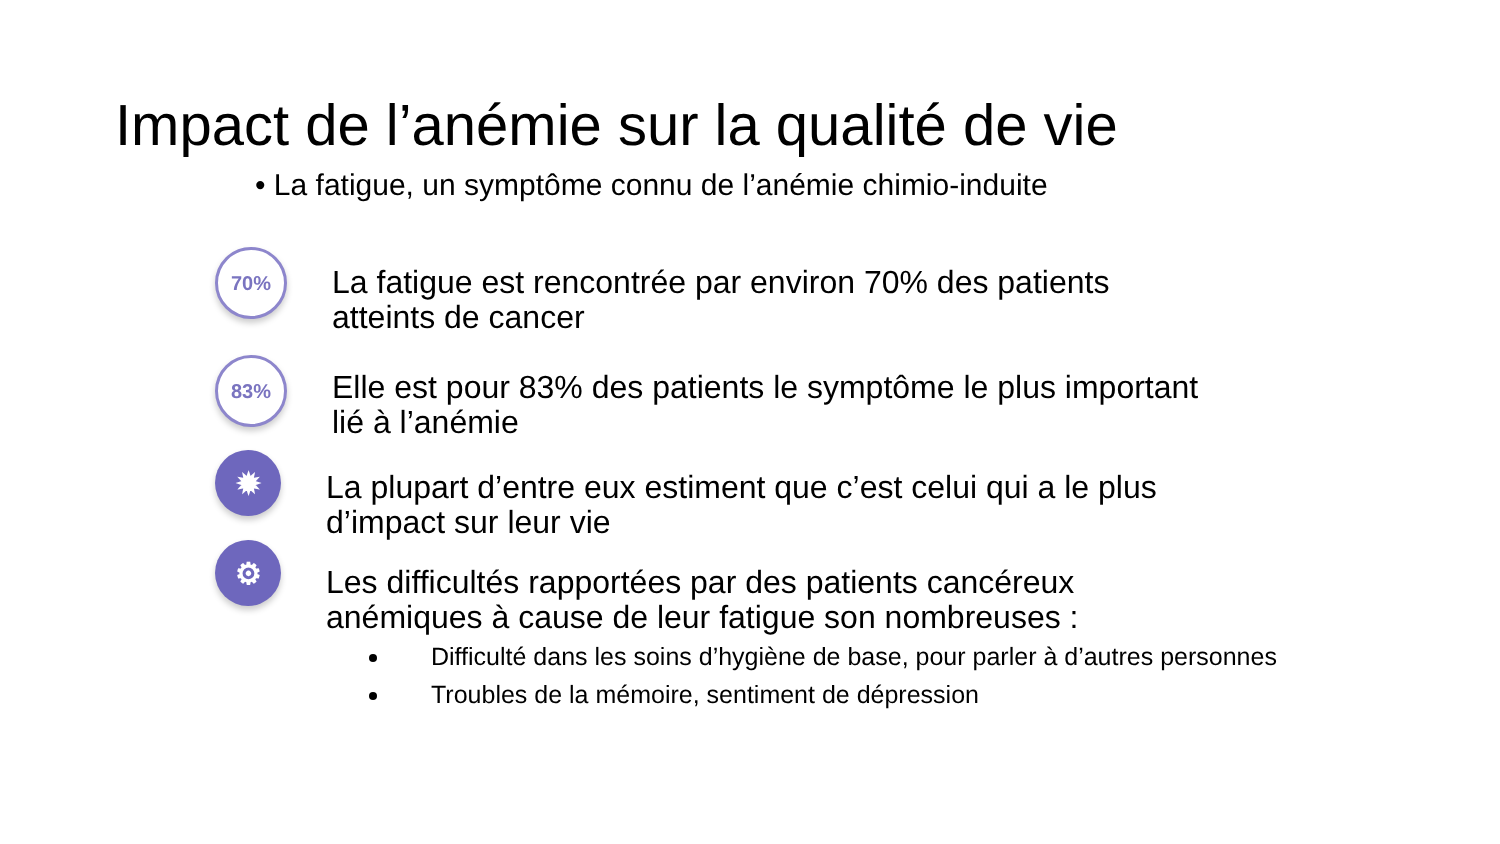Impact de l’anémie sur la qualité de vie
• La fatigue, un symptôme connu de l’anémie chimio-induite
70%
La fatigue est rencontrée par environ 70% des patients
atteints de cancer
83%
Elle est pour 83% des patients le symptôme le plus important
lié à l’anémie
✹
La plupart d’entre eux estiment que c’est celui qui a le plus
d’impact sur leur vie
⚙
Les difficultés rapportées par des patients cancéreux
anémiques à cause de leur fatigue son nombreuses :
Difficulté dans les soins d’hygiène de base, pour parler à d’autres personnes
Troubles de la mémoire, sentiment de dépression